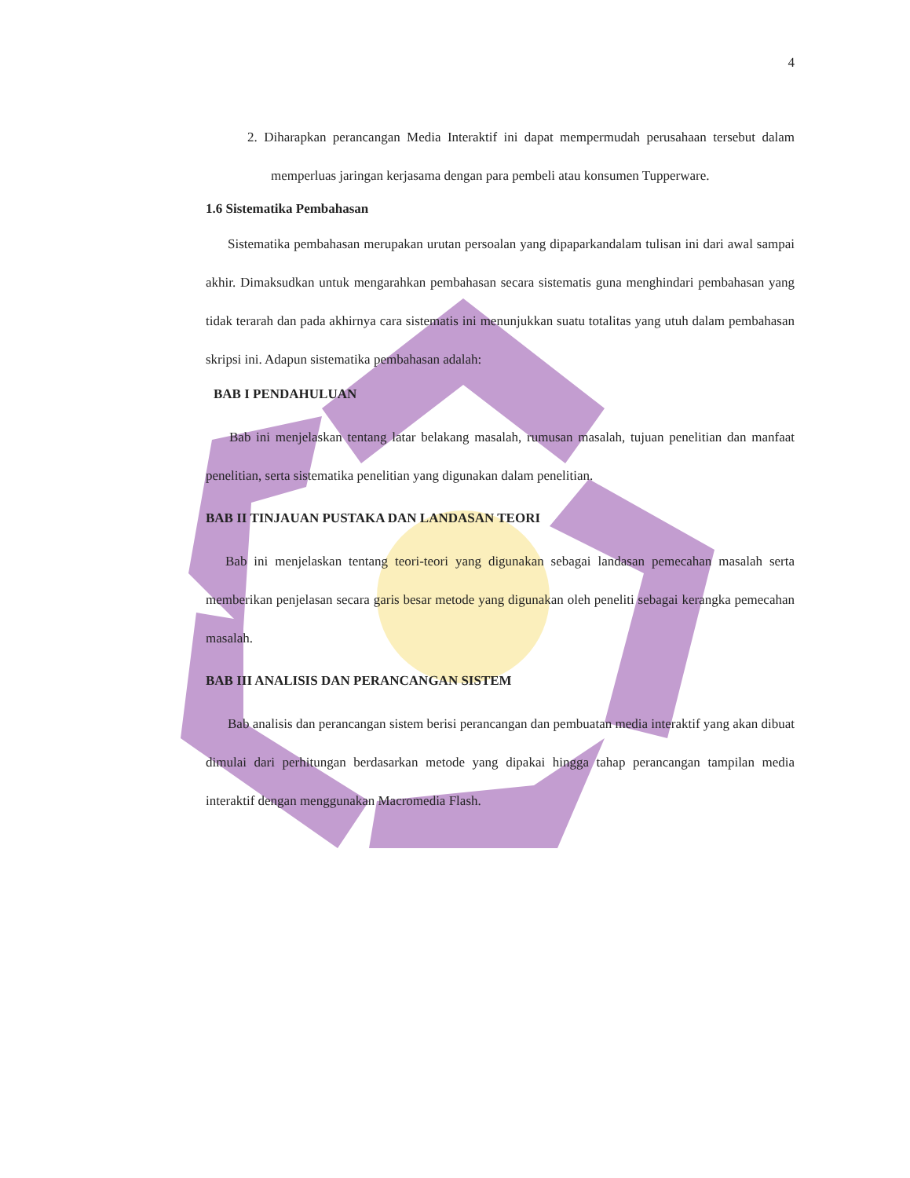4
2. Diharapkan perancangan Media Interaktif ini dapat mempermudah perusahaan tersebut dalam memperluas jaringan kerjasama dengan para pembeli atau konsumen Tupperware.
1.6 Sistematika Pembahasan
Sistematika pembahasan merupakan urutan persoalan yang dipaparkandalam tulisan ini dari awal sampai akhir. Dimaksudkan untuk mengarahkan pembahasan secara sistematis guna menghindari pembahasan yang tidak terarah dan pada akhirnya cara sistematis ini menunjukkan suatu totalitas yang utuh dalam pembahasan skripsi ini. Adapun sistematika pembahasan adalah:
BAB I PENDAHULUAN
Bab ini menjelaskan tentang latar belakang masalah, rumusan masalah, tujuan penelitian dan manfaat penelitian, serta sistematika penelitian yang digunakan dalam penelitian.
BAB II TINJAUAN PUSTAKA DAN LANDASAN TEORI
Bab ini menjelaskan tentang teori-teori yang digunakan sebagai landasan pemecahan masalah serta memberikan penjelasan secara garis besar metode yang digunakan oleh peneliti sebagai kerangka pemecahan masalah.
BAB III ANALISIS DAN PERANCANGAN SISTEM
Bab analisis dan perancangan sistem berisi perancangan dan pembuatan media interaktif yang akan dibuat dimulai dari perhitungan berdasarkan metode yang dipakai hingga tahap perancangan tampilan media interaktif dengan menggunakan Macromedia Flash.